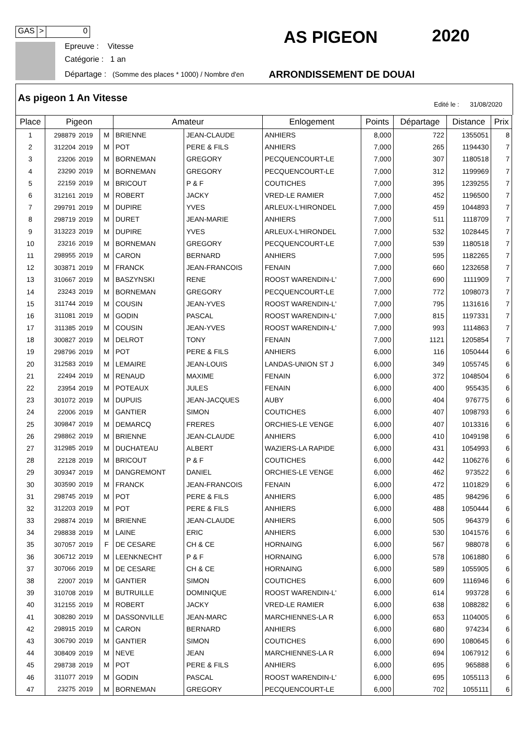GAS > 0
Epreuve : Vitesse
Catégorie : 1 an
Départage : (Somme des places * 1000) / Nombre d'en
AS PIGEON 2020
ARRONDISSEMENT DE DOUAI
As pigeon 1 An Vitesse
Edité le : 31/08/2020
| Place | Pigeon | | | Amateur | | Enlogement | Points | Départage | Distance | Prix |
| --- | --- | --- | --- | --- | --- | --- | --- | --- | --- | --- |
| 1 | 298879 | 2019 | M | BRIENNE | JEAN-CLAUDE | ANHIERS | 8,000 | 722 | 1355051 | 8 |
| 2 | 312204 | 2019 | M | POT | PERE & FILS | ANHIERS | 7,000 | 265 | 1194430 | 7 |
| 3 | 23206 | 2019 | M | BORNEMAN | GREGORY | PECQUENCOURT-LE | 7,000 | 307 | 1180518 | 7 |
| 4 | 23290 | 2019 | M | BORNEMAN | GREGORY | PECQUENCOURT-LE | 7,000 | 312 | 1199969 | 7 |
| 5 | 22159 | 2019 | M | BRICOUT | P & F | COUTICHES | 7,000 | 395 | 1239255 | 7 |
| 6 | 312161 | 2019 | M | ROBERT | JACKY | VRED-LE RAMIER | 7,000 | 452 | 1196500 | 7 |
| 7 | 299791 | 2019 | M | DUPIRE | YVES | ARLEUX-L'HIRONDEL | 7,000 | 459 | 1044893 | 7 |
| 8 | 298719 | 2019 | M | DURET | JEAN-MARIE | ANHIERS | 7,000 | 511 | 1118709 | 7 |
| 9 | 313223 | 2019 | M | DUPIRE | YVES | ARLEUX-L'HIRONDEL | 7,000 | 532 | 1028445 | 7 |
| 10 | 23216 | 2019 | M | BORNEMAN | GREGORY | PECQUENCOURT-LE | 7,000 | 539 | 1180518 | 7 |
| 11 | 298955 | 2019 | M | CARON | BERNARD | ANHIERS | 7,000 | 595 | 1182265 | 7 |
| 12 | 303871 | 2019 | M | FRANCK | JEAN-FRANCOIS | FENAIN | 7,000 | 660 | 1232658 | 7 |
| 13 | 310667 | 2019 | M | BASZYNSKI | RENE | ROOST WARENDIN-L' | 7,000 | 690 | 1111909 | 7 |
| 14 | 23243 | 2019 | M | BORNEMAN | GREGORY | PECQUENCOURT-LE | 7,000 | 772 | 1098073 | 7 |
| 15 | 311744 | 2019 | M | COUSIN | JEAN-YVES | ROOST WARENDIN-L' | 7,000 | 795 | 1131616 | 7 |
| 16 | 311081 | 2019 | M | GODIN | PASCAL | ROOST WARENDIN-L' | 7,000 | 815 | 1197331 | 7 |
| 17 | 311385 | 2019 | M | COUSIN | JEAN-YVES | ROOST WARENDIN-L' | 7,000 | 993 | 1114863 | 7 |
| 18 | 300827 | 2019 | M | DELROT | TONY | FENAIN | 7,000 | 1121 | 1205854 | 7 |
| 19 | 298796 | 2019 | M | POT | PERE & FILS | ANHIERS | 6,000 | 116 | 1050444 | 6 |
| 20 | 312583 | 2019 | M | LEMAIRE | JEAN-LOUIS | LANDAS-UNION ST J | 6,000 | 349 | 1055745 | 6 |
| 21 | 22494 | 2019 | M | RENAUD | MAXIME | FENAIN | 6,000 | 372 | 1048504 | 6 |
| 22 | 23954 | 2019 | M | POTEAUX | JULES | FENAIN | 6,000 | 400 | 955435 | 6 |
| 23 | 301072 | 2019 | M | DUPUIS | JEAN-JACQUES | AUBY | 6,000 | 404 | 976775 | 6 |
| 24 | 22006 | 2019 | M | GANTIER | SIMON | COUTICHES | 6,000 | 407 | 1098793 | 6 |
| 25 | 309847 | 2019 | M | DEMARCQ | FRERES | ORCHIES-LE VENGE | 6,000 | 407 | 1013316 | 6 |
| 26 | 298862 | 2019 | M | BRIENNE | JEAN-CLAUDE | ANHIERS | 6,000 | 410 | 1049198 | 6 |
| 27 | 312985 | 2019 | M | DUCHATEAU | ALBERT | WAZIERS-LA RAPIDE | 6,000 | 431 | 1054993 | 6 |
| 28 | 22128 | 2019 | M | BRICOUT | P & F | COUTICHES | 6,000 | 442 | 1106276 | 6 |
| 29 | 309347 | 2019 | M | DANGREMONT | DANIEL | ORCHIES-LE VENGE | 6,000 | 462 | 973522 | 6 |
| 30 | 303590 | 2019 | M | FRANCK | JEAN-FRANCOIS | FENAIN | 6,000 | 472 | 1101829 | 6 |
| 31 | 298745 | 2019 | M | POT | PERE & FILS | ANHIERS | 6,000 | 485 | 984296 | 6 |
| 32 | 312203 | 2019 | M | POT | PERE & FILS | ANHIERS | 6,000 | 488 | 1050444 | 6 |
| 33 | 298874 | 2019 | M | BRIENNE | JEAN-CLAUDE | ANHIERS | 6,000 | 505 | 964379 | 6 |
| 34 | 298838 | 2019 | M | LAINE | ERIC | ANHIERS | 6,000 | 530 | 1041576 | 6 |
| 35 | 307057 | 2019 | F | DE CESARE | CH & CE | HORNAING | 6,000 | 567 | 988078 | 6 |
| 36 | 306712 | 2019 | M | LEENKNECHT | P & F | HORNAING | 6,000 | 578 | 1061880 | 6 |
| 37 | 307066 | 2019 | M | DE CESARE | CH & CE | HORNAING | 6,000 | 589 | 1055905 | 6 |
| 38 | 22007 | 2019 | M | GANTIER | SIMON | COUTICHES | 6,000 | 609 | 1116946 | 6 |
| 39 | 310708 | 2019 | M | BUTRUILLE | DOMINIQUE | ROOST WARENDIN-L' | 6,000 | 614 | 993728 | 6 |
| 40 | 312155 | 2019 | M | ROBERT | JACKY | VRED-LE RAMIER | 6,000 | 638 | 1088282 | 6 |
| 41 | 308280 | 2019 | M | DASSONVILLE | JEAN-MARC | MARCHIENNES-LA R | 6,000 | 653 | 1104005 | 6 |
| 42 | 298915 | 2019 | M | CARON | BERNARD | ANHIERS | 6,000 | 680 | 974234 | 6 |
| 43 | 306790 | 2019 | M | GANTIER | SIMON | COUTICHES | 6,000 | 690 | 1080645 | 6 |
| 44 | 308409 | 2019 | M | NEVE | JEAN | MARCHIENNES-LA R | 6,000 | 694 | 1067912 | 6 |
| 45 | 298738 | 2019 | M | POT | PERE & FILS | ANHIERS | 6,000 | 695 | 965888 | 6 |
| 46 | 311077 | 2019 | M | GODIN | PASCAL | ROOST WARENDIN-L' | 6,000 | 695 | 1055113 | 6 |
| 47 | 23275 | 2019 | M | BORNEMAN | GREGORY | PECQUENCOURT-LE | 6,000 | 702 | 1055111 | 6 |